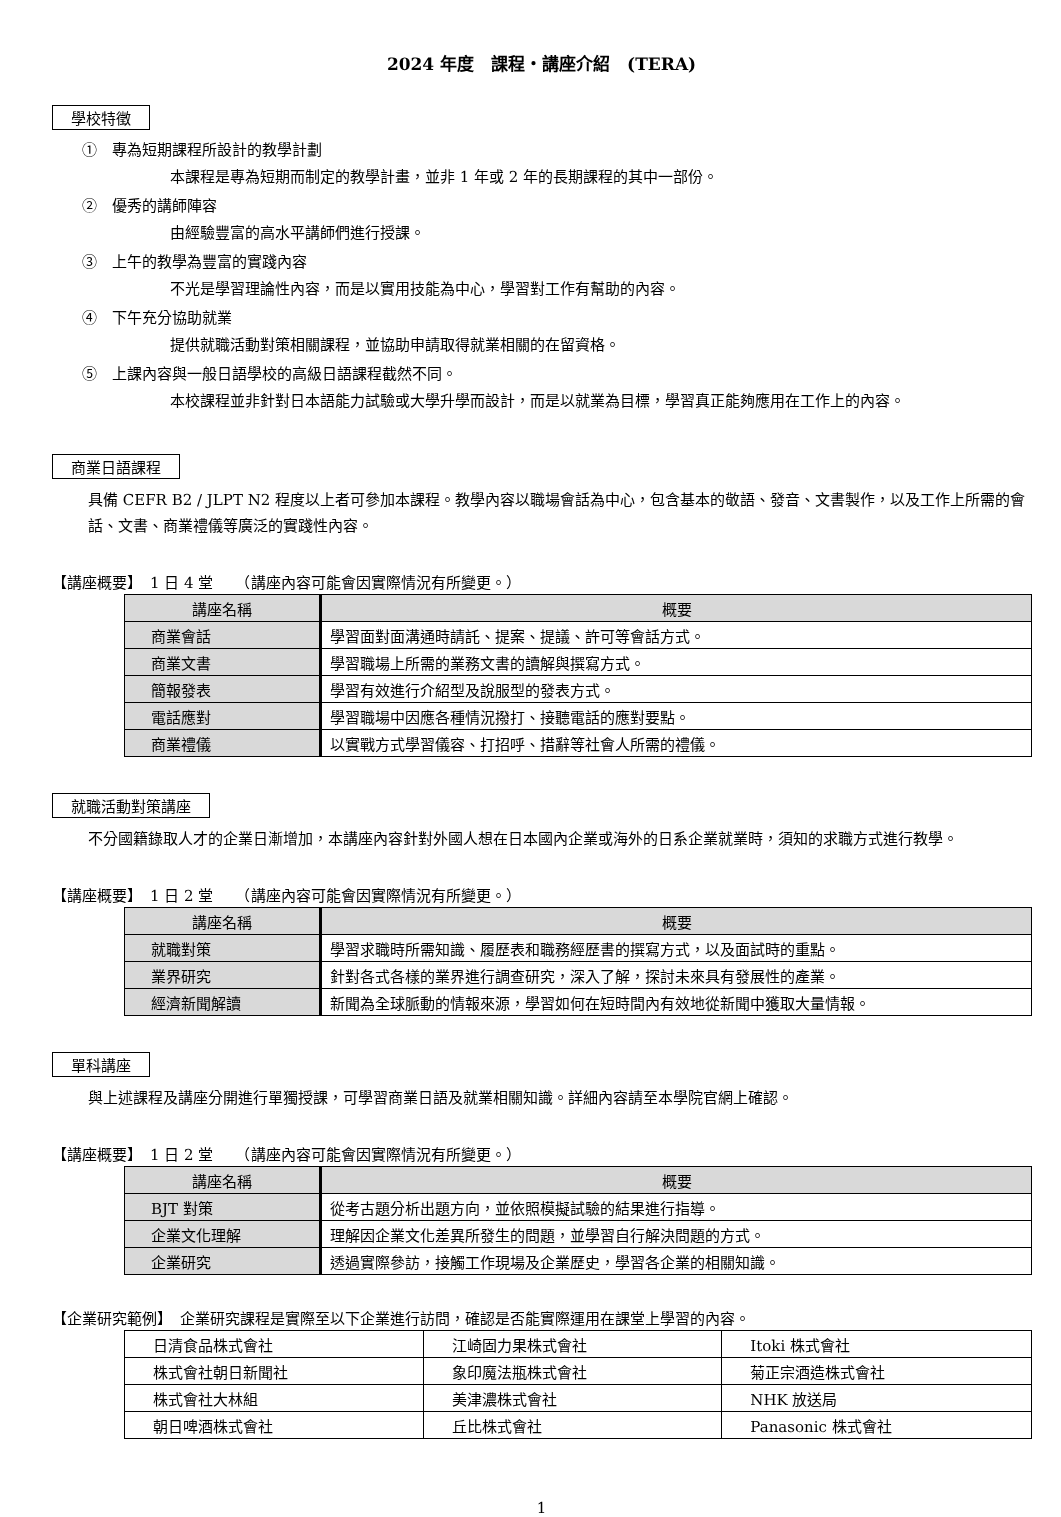2024 年度　課程・講座介紹　(TERA)
學校特徵
①　專為短期課程所設計的教學計劃
本課程是專為短期而制定的教學計畫，並非 1 年或 2 年的長期課程的其中一部份。
②　優秀的講師陣容
由經驗豐富的高水平講師們進行授課。
③　上午的教學為豐富的實踐內容
不光是學習理論性內容，而是以實用技能為中心，學習對工作有幫助的內容。
④　下午充分協助就業
提供就職活動對策相關課程，並協助申請取得就業相關的在留資格。
⑤　上課內容與一般日語學校的高級日語課程截然不同。
本校課程並非針對日本語能力試驗或大學升學而設計，而是以就業為目標，學習真正能夠應用在工作上的內容。
商業日語課程
具備 CEFR B2 / JLPT N2 程度以上者可參加本課程。教學內容以職場會話為中心，包含基本的敬語、發音、文書製作，以及工作上所需的會話、文書、商業禮儀等廣泛的實踐性內容。
【講座概要】　1 日 4 堂　　（講座內容可能會因實際情況有所變更。）
| 講座名稱 | 概要 |
| --- | --- |
| 商業會話 | 學習面對面溝通時請託、提案、提議、許可等會話方式。 |
| 商業文書 | 學習職場上所需的業務文書的讀解與撰寫方式。 |
| 簡報發表 | 學習有效進行介紹型及說服型的發表方式。 |
| 電話應對 | 學習職場中因應各種情況撥打、接聽電話的應對要點。 |
| 商業禮儀 | 以實戰方式學習儀容、打招呼、措辭等社會人所需的禮儀。 |
就職活動對策講座
不分國籍錄取人才的企業日漸增加，本講座內容針對外國人想在日本國內企業或海外的日系企業就業時，須知的求職方式進行教學。
【講座概要】　1 日 2 堂　　（講座內容可能會因實際情況有所變更。）
| 講座名稱 | 概要 |
| --- | --- |
| 就職對策 | 學習求職時所需知識、履歷表和職務經歷書的撰寫方式，以及面試時的重點。 |
| 業界研究 | 針對各式各樣的業界進行調查研究，深入了解，探討未來具有發展性的產業。 |
| 經濟新聞解讀 | 新聞為全球脈動的情報來源，學習如何在短時間內有效地從新聞中獲取大量情報。 |
單科講座
與上述課程及講座分開進行單獨授課，可學習商業日語及就業相關知識。詳細內容請至本學院官網上確認。
【講座概要】　1 日 2 堂　　（講座內容可能會因實際情況有所變更。）
| 講座名稱 | 概要 |
| --- | --- |
| BJT 對策 | 從考古題分析出題方向，並依照模擬試驗的結果進行指導。 |
| 企業文化理解 | 理解因企業文化差異所發生的問題，並學習自行解決問題的方式。 |
| 企業研究 | 透過實際參訪，接觸工作現場及企業歷史，學習各企業的相關知識。 |
【企業研究範例】　企業研究課程是實際至以下企業進行訪問，確認是否能實際運用在課堂上學習的內容。
| 日清食品株式會社 | 江崎固力果株式會社 | Itoki 株式會社 |
| 株式會社朝日新聞社 | 象印魔法瓶株式會社 | 菊正宗酒造株式會社 |
| 株式會社大林組 | 美津濃株式會社 | NHK 放送局 |
| 朝日啤酒株式會社 | 丘比株式會社 | Panasonic 株式會社 |
1